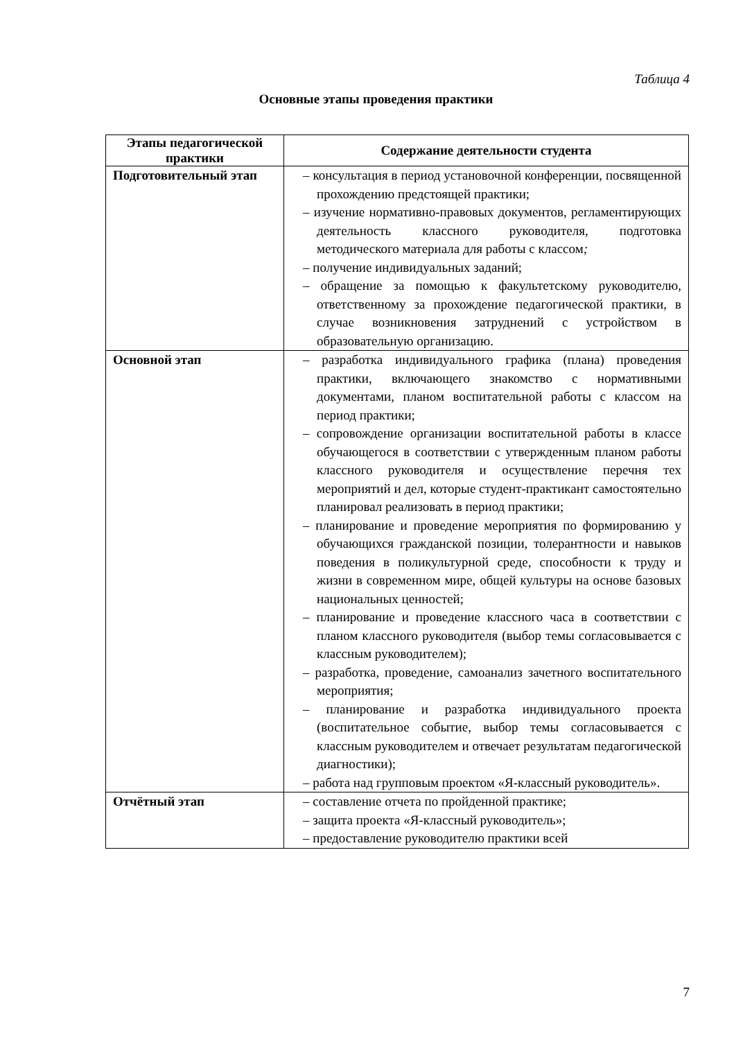Таблица 4
Основные этапы проведения практики
| Этапы педагогической практики | Содержание деятельности студента |
| --- | --- |
| Подготовительный этап | – консультация в период установочной конференции, посвященной прохождению предстоящей практики; – изучение нормативно-правовых документов, регламентирующих деятельность классного руководителя, подготовка методического материала для работы с классом ; – получение индивидуальных заданий; – обращение за помощью к факультетскому руководителю, ответственному за прохождение педагогической практики, в случае возникновения затруднений с устройством в образовательную организацию. |
| Основной этап | – разработка индивидуального графика (плана) проведения практики, включающего знакомство с нормативными документами, планом воспитательной работы с классом на период практики; – сопровождение организации воспитательной работы в классе обучающегося в соответствии с утвержденным планом работы классного руководителя и осуществление перечня тех мероприятий и дел, которые студент-практикант самостоятельно планировал реализовать в период практики; – планирование и проведение мероприятия по формированию у обучающихся гражданской позиции, толерантности и навыков поведения в поликультурной среде, способности к труду и жизни в современном мире, общей культуры на основе базовых национальных ценностей; – планирование и проведение классного часа в соответствии с планом классного руководителя (выбор темы согласовывается с классным руководителем); – разработка, проведение, самоанализ зачетного воспитательного мероприятия; – планирование и разработка индивидуального проекта (воспитательное событие, выбор темы согласовывается с классным руководителем и отвечает результатам педагогической диагностики); – работа над групповым проектом «Я-классный руководитель». |
| Отчётный этап | – составление отчета по пройденной практике; – защита проекта «Я-классный руководитель»; – предоставление руководителю практики всей |
7